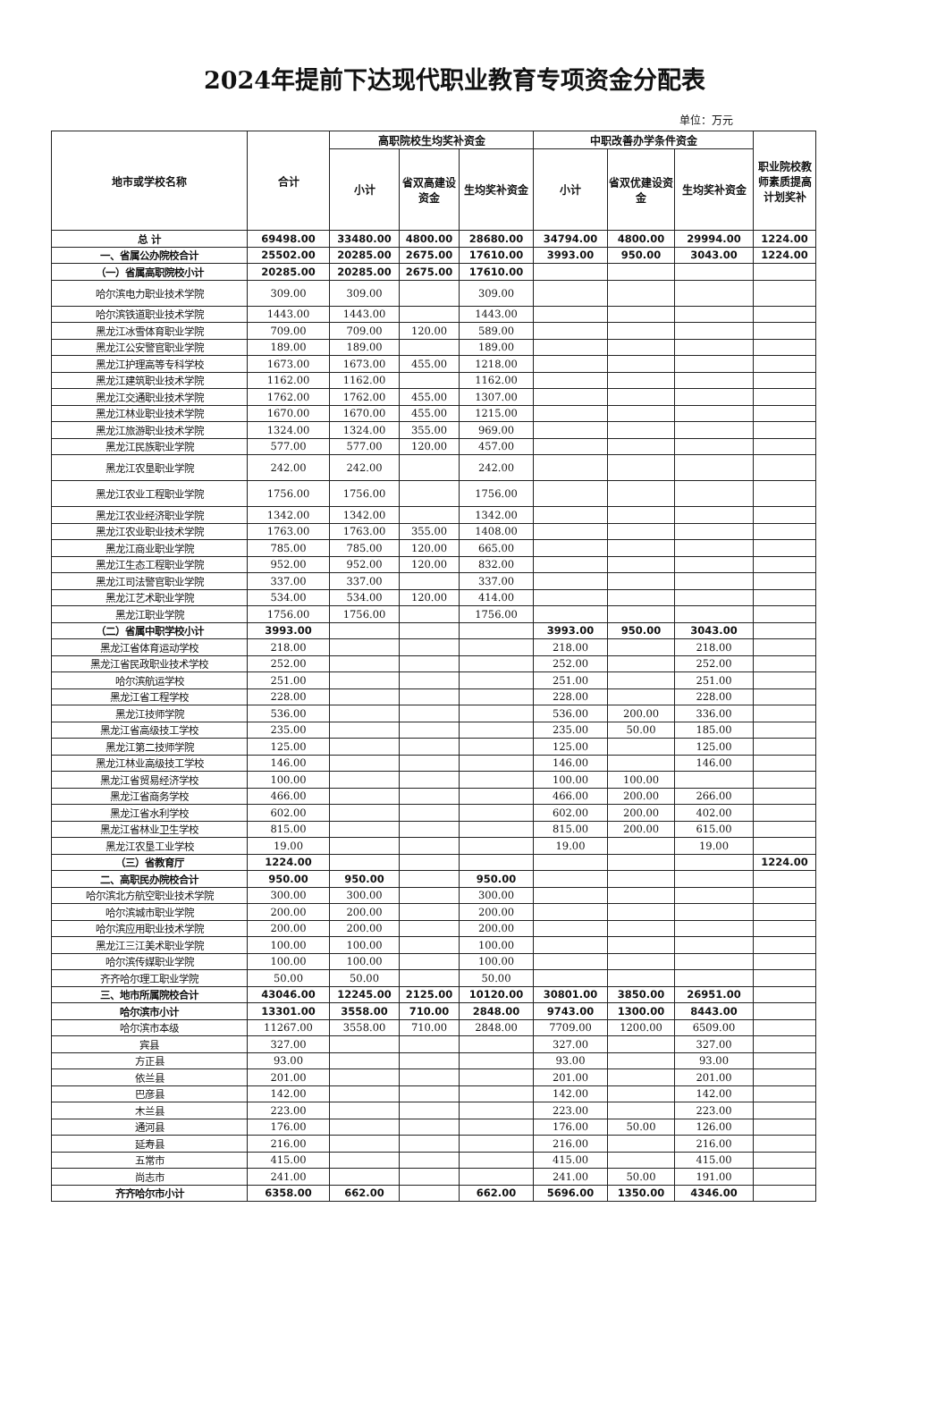2024年提前下达现代职业教育专项资金分配表
单位：万元
| 地市或学校名称 | 合计 | 高职院校生均奖补资金 | | | 中职改善办学条件资金 | | | 职业院校教师素质提高计划奖补 |
| --- | --- | --- | --- | --- | --- | --- | --- | --- |
| | | 小计 | 省双高建设资金 | 生均奖补资金 | 小计 | 省双优建设资金 | 生均奖补资金 | |
| 总 计 | 69498.00 | 33480.00 | 4800.00 | 28680.00 | 34794.00 | 4800.00 | 29994.00 | 1224.00 |
| 一、省属公办院校合计 | 25502.00 | 20285.00 | 2675.00 | 17610.00 | 3993.00 | 950.00 | 3043.00 | 1224.00 |
| （一）省属高职院校小计 | 20285.00 | 20285.00 | 2675.00 | 17610.00 | | | | |
| 哈尔滨电力职业技术学院 | 309.00 | 309.00 | | 309.00 | | | | |
| 哈尔滨铁道职业技术学院 | 1443.00 | 1443.00 | | 1443.00 | | | | |
| 黑龙江冰雪体育职业学院 | 709.00 | 709.00 | 120.00 | 589.00 | | | | |
| 黑龙江公安警官职业学院 | 189.00 | 189.00 | | 189.00 | | | | |
| 黑龙江护理高等专科学校 | 1673.00 | 1673.00 | 455.00 | 1218.00 | | | | |
| 黑龙江建筑职业技术学院 | 1162.00 | 1162.00 | | 1162.00 | | | | |
| 黑龙江交通职业技术学院 | 1762.00 | 1762.00 | 455.00 | 1307.00 | | | | |
| 黑龙江林业职业技术学院 | 1670.00 | 1670.00 | 455.00 | 1215.00 | | | | |
| 黑龙江旅游职业技术学院 | 1324.00 | 1324.00 | 355.00 | 969.00 | | | | |
| 黑龙江民族职业学院 | 577.00 | 577.00 | 120.00 | 457.00 | | | | |
| 黑龙江农垦职业学院 | 242.00 | 242.00 | | 242.00 | | | | |
| 黑龙江农业工程职业学院 | 1756.00 | 1756.00 | | 1756.00 | | | | |
| 黑龙江农业经济职业学院 | 1342.00 | 1342.00 | | 1342.00 | | | | |
| 黑龙江农业职业技术学院 | 1763.00 | 1763.00 | 355.00 | 1408.00 | | | | |
| 黑龙江商业职业学院 | 785.00 | 785.00 | 120.00 | 665.00 | | | | |
| 黑龙江生态工程职业学院 | 952.00 | 952.00 | 120.00 | 832.00 | | | | |
| 黑龙江司法警官职业学院 | 337.00 | 337.00 | | 337.00 | | | | |
| 黑龙江艺术职业学院 | 534.00 | 534.00 | 120.00 | 414.00 | | | | |
| 黑龙江职业学院 | 1756.00 | 1756.00 | | 1756.00 | | | | |
| （二）省属中职学校小计 | 3993.00 | | | | 3993.00 | 950.00 | 3043.00 | |
| 黑龙江省体育运动学校 | 218.00 | | | | 218.00 | | 218.00 | |
| 黑龙江省民政职业技术学校 | 252.00 | | | | 252.00 | | 252.00 | |
| 哈尔滨航运学校 | 251.00 | | | | 251.00 | | 251.00 | |
| 黑龙江省工程学校 | 228.00 | | | | 228.00 | | 228.00 | |
| 黑龙江技师学院 | 536.00 | | | | 536.00 | 200.00 | 336.00 | |
| 黑龙江省高级技工学校 | 235.00 | | | | 235.00 | 50.00 | 185.00 | |
| 黑龙江第二技师学院 | 125.00 | | | | 125.00 | | 125.00 | |
| 黑龙江林业高级技工学校 | 146.00 | | | | 146.00 | | 146.00 | |
| 黑龙江省贸易经济学校 | 100.00 | | | | 100.00 | 100.00 | | |
| 黑龙江省商务学校 | 466.00 | | | | 466.00 | 200.00 | 266.00 | |
| 黑龙江省水利学校 | 602.00 | | | | 602.00 | 200.00 | 402.00 | |
| 黑龙江省林业卫生学校 | 815.00 | | | | 815.00 | 200.00 | 615.00 | |
| 黑龙江农垦工业学校 | 19.00 | | | | 19.00 | | 19.00 | |
| （三）省教育厅 | 1224.00 | | | | | | | 1224.00 |
| 二、高职民办院校合计 | 950.00 | 950.00 | | 950.00 | | | | |
| 哈尔滨北方航空职业技术学院 | 300.00 | 300.00 | | 300.00 | | | | |
| 哈尔滨城市职业学院 | 200.00 | 200.00 | | 200.00 | | | | |
| 哈尔滨应用职业技术学院 | 200.00 | 200.00 | | 200.00 | | | | |
| 黑龙江三江美术职业学院 | 100.00 | 100.00 | | 100.00 | | | | |
| 哈尔滨传媒职业学院 | 100.00 | 100.00 | | 100.00 | | | | |
| 齐齐哈尔理工职业学院 | 50.00 | 50.00 | | 50.00 | | | | |
| 三、地市所属院校合计 | 43046.00 | 12245.00 | 2125.00 | 10120.00 | 30801.00 | 3850.00 | 26951.00 | |
| 哈尔滨市小计 | 13301.00 | 3558.00 | 710.00 | 2848.00 | 9743.00 | 1300.00 | 8443.00 | |
| 哈尔滨市本级 | 11267.00 | 3558.00 | 710.00 | 2848.00 | 7709.00 | 1200.00 | 6509.00 | |
| 宾县 | 327.00 | | | | 327.00 | | 327.00 | |
| 方正县 | 93.00 | | | | 93.00 | | 93.00 | |
| 依兰县 | 201.00 | | | | 201.00 | | 201.00 | |
| 巴彦县 | 142.00 | | | | 142.00 | | 142.00 | |
| 木兰县 | 223.00 | | | | 223.00 | | 223.00 | |
| 通河县 | 176.00 | | | | 176.00 | 50.00 | 126.00 | |
| 延寿县 | 216.00 | | | | 216.00 | | 216.00 | |
| 五常市 | 415.00 | | | | 415.00 | | 415.00 | |
| 尚志市 | 241.00 | | | | 241.00 | 50.00 | 191.00 | |
| 齐齐哈尔市小计 | 6358.00 | 662.00 | | 662.00 | 5696.00 | 1350.00 | 4346.00 | |